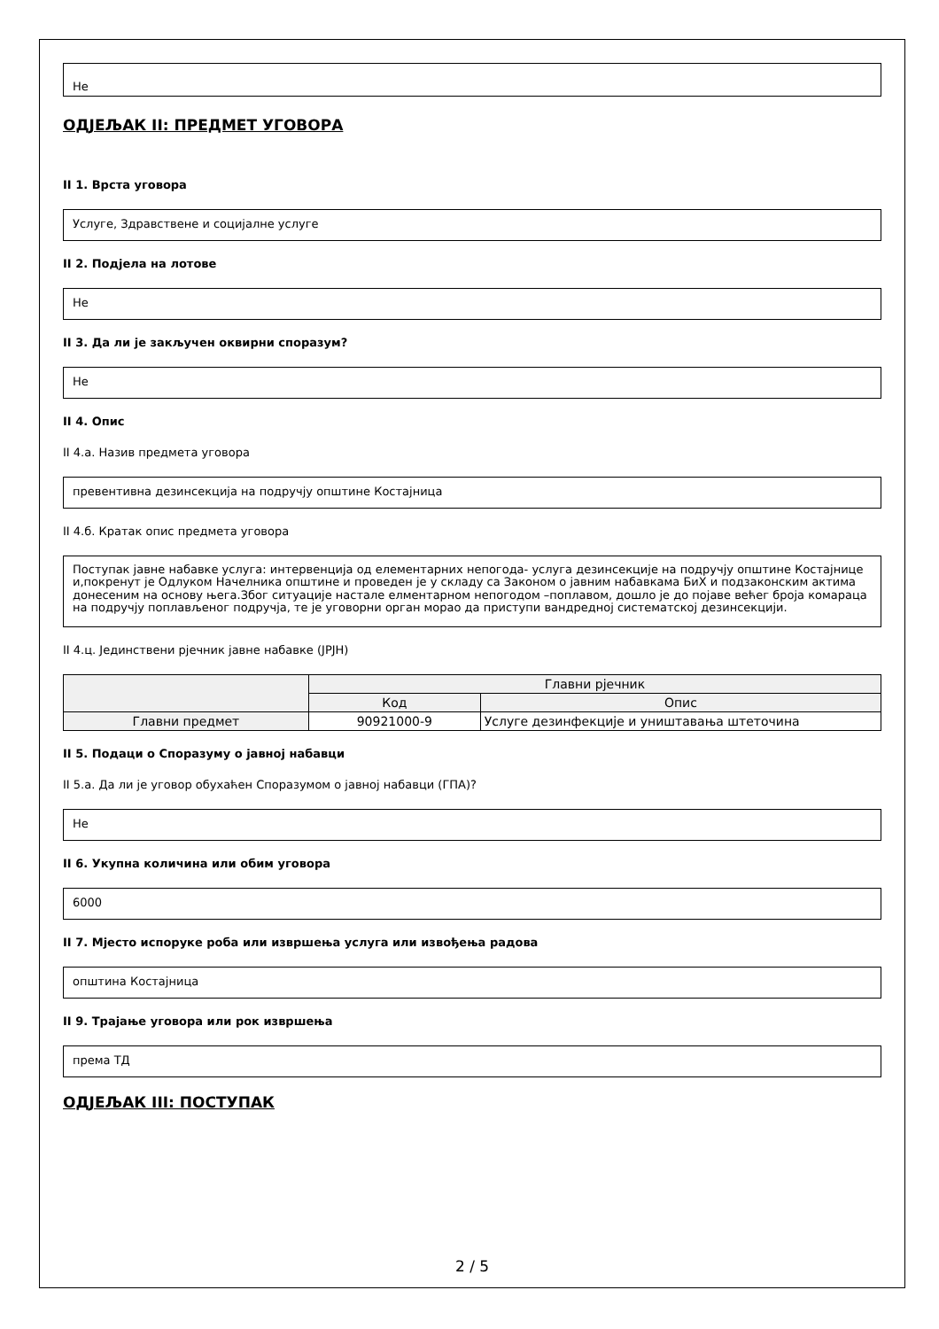Не
ОДЈЕЉАК II: ПРЕДМЕТ УГОВОРА
II 1. Врста уговора
Услуге, Здравствене и социјалне услуге
II 2. Подјела на лотове
Не
II 3. Да ли је закључен оквирни споразум?
Не
II 4. Опис
II 4.a. Назив предмета уговора
превентивна дезинсекција на подручју општине Костајница
II 4.б. Кратак опис предмета уговора
Поступак јавне набавке услуга: интервенција од елементарних непогода- услуга дезинсекције на подручју општине Костајнице и,покренут је Одлуком Начелника општине и проведен је у складу са Законом о јавним набавкама БиХ и подзаконским актима донесеним на основу њега.Због ситуације настале елментарном непогодом –поплавом, дошло је до појаве већег броја комараца на подручју поплављеног подручја, те је уговорни орган морао да приступи вандредној систематској дезинсекцији.
II 4.ц. Јединствени рјечник јавне набавке (JPJH)
| | Главни рјечник | |
| --- | --- | --- |
| | Код | Опис |
| Главни предмет | 90921000-9 | Услуге дезинфекције и уништавања штеточина |
II 5. Подаци о Споразуму о јавној набавци
II 5.a. Да ли је уговор обухаћен Споразумом о јавној набавци (ГПА)?
Не
II 6. Укупна количина или обим уговора
6000
II 7. Мјесто испоруке роба или извршења услуга или извођења радова
општина Костајница
II 9. Трајање уговора или рок извршења
према ТД
ОДЈЕЉАК III: ПОСТУПАК
2 / 5